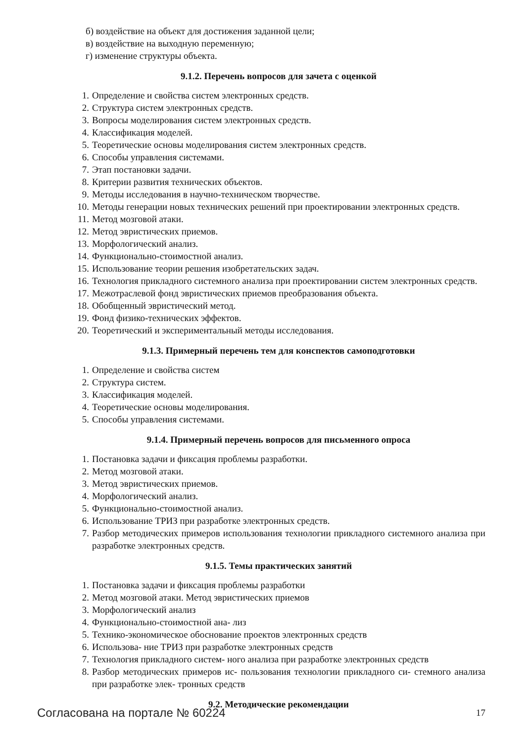б) воздействие на объект для достижения заданной цели;
в) воздействие на выходную переменную;
г) изменение структуры объекта.
9.1.2. Перечень вопросов для зачета с оценкой
1. Определение и свойства систем электронных средств.
2. Структура систем электронных средств.
3. Вопросы моделирования систем электронных средств.
4. Классификация моделей.
5. Теоретические основы моделирования систем электронных средств.
6. Способы управления системами.
7. Этап постановки задачи.
8. Критерии развития технических объектов.
9. Методы исследования в научно-техническом творчестве.
10. Методы генерации новых технических решений при проектировании электронных средств.
11. Метод мозговой атаки.
12. Метод эвристических приемов.
13. Морфологический анализ.
14. Функционально-стоимостной анализ.
15. Использование теории решения изобретательских задач.
16. Технология прикладного системного анализа при проектировании систем электронных средств.
17. Межотраслевой фонд эвристических приемов преобразования объекта.
18. Обобщенный эвристический метод.
19. Фонд физико-технических эффектов.
20. Теоретический и экспериментальный методы исследования.
9.1.3. Примерный перечень тем для конспектов самоподготовки
1. Определение и свойства систем
2. Структура систем.
3. Классификация моделей.
4. Теоретические основы моделирования.
5. Способы управления системами.
9.1.4. Примерный перечень вопросов для письменного опроса
1. Постановка задачи и фиксация проблемы разработки.
2. Метод мозговой атаки.
3. Метод эвристических приемов.
4. Морфологический анализ.
5. Функционально-стоимостной анализ.
6. Использование ТРИЗ при разработке электронных средств.
7. Разбор методических примеров использования технологии прикладного системного анализа при разработке электронных средств.
9.1.5. Темы практических занятий
1. Постановка задачи и фиксация проблемы разработки
2. Метод мозговой атаки. Метод эвристических приемов
3. Морфологический анализ
4. Функционально-стоимостной ана- лиз
5. Технико-экономическое обоснование проектов электронных средств
6. Использова- ние ТРИЗ при разработке электронных средств
7. Технология прикладного систем- ного анализа при разработке электронных средств
8. Разбор методических примеров ис- пользования технологии прикладного си- стемного анализа при разработке элек- тронных средств
9.2. Методические рекомендации
Согласована на портале № 60224 17